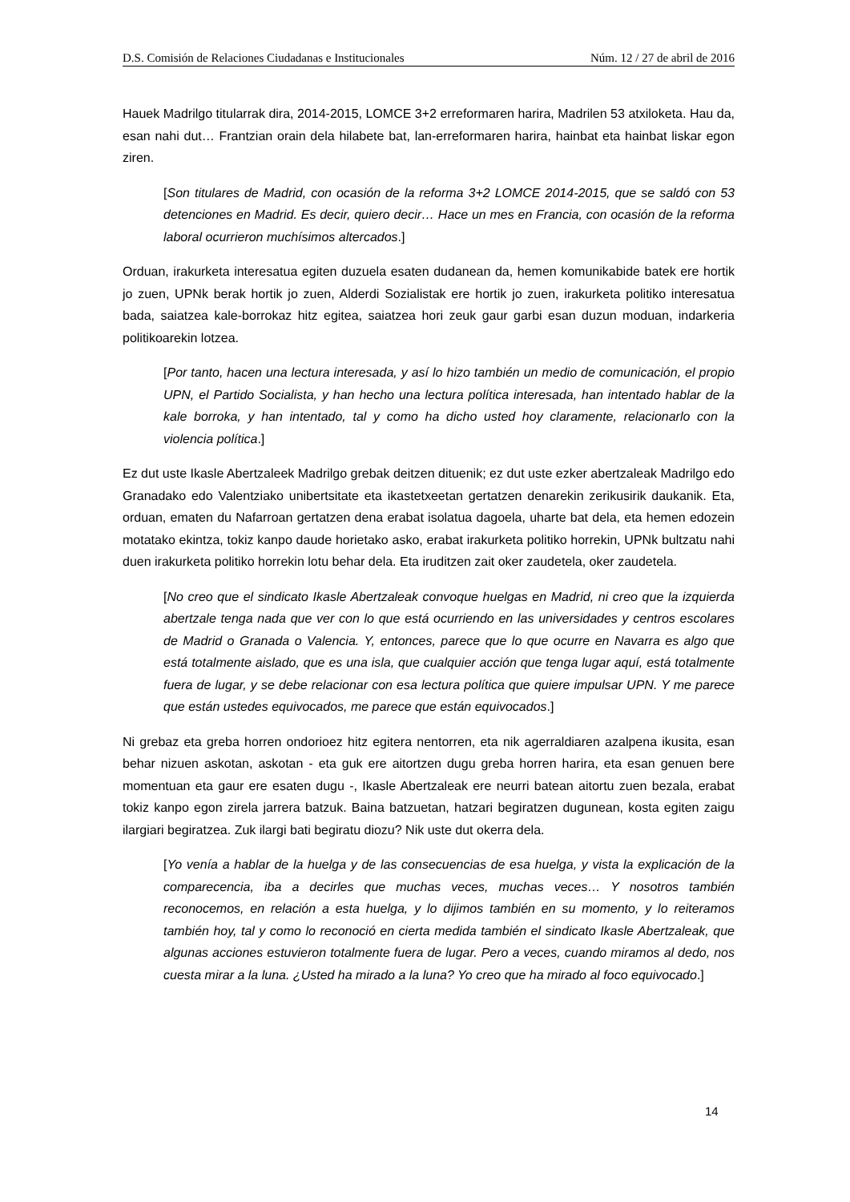D.S. Comisión de Relaciones Ciudadanas e Institucionales Núm. 12 / 27 de abril de 2016
Hauek Madrilgo titularrak dira, 2014-2015, LOMCE 3+2 erreformaren harira, Madrilen 53 atxiloketa. Hau da, esan nahi dut… Frantzian orain dela hilabete bat, lan-erreformaren harira, hainbat eta hainbat liskar egon ziren.
[Son titulares de Madrid, con ocasión de la reforma 3+2 LOMCE 2014-2015, que se saldó con 53 detenciones en Madrid. Es decir, quiero decir… Hace un mes en Francia, con ocasión de la reforma laboral ocurrieron muchísimos altercados.]
Orduan, irakurketa interesatua egiten duzuela esaten dudanean da, hemen komunikabide batek ere hortik jo zuen, UPNk berak hortik jo zuen, Alderdi Sozialistak ere hortik jo zuen, irakurketa politiko interesatua bada, saiatzea kale-borrokaz hitz egitea, saiatzea hori zeuk gaur garbi esan duzun moduan, indarkeria politikoarekin lotzea.
[Por tanto, hacen una lectura interesada, y así lo hizo también un medio de comunicación, el propio UPN, el Partido Socialista, y han hecho una lectura política interesada, han intentado hablar de la kale borroka, y han intentado, tal y como ha dicho usted hoy claramente, relacionarlo con la violencia política.]
Ez dut uste Ikasle Abertzaleek Madrilgo grebak deitzen dituenik; ez dut uste ezker abertzaleak Madrilgo edo Granadako edo Valentziako unibertsitate eta ikastetxeetan gertatzen denarekin zerikusirik daukanik. Eta, orduan, ematen du Nafarroan gertatzen dena erabat isolatua dagoela, uharte bat dela, eta hemen edozein motatako ekintza, tokiz kanpo daude horietako asko, erabat irakurketa politiko horrekin, UPNk bultzatu nahi duen irakurketa politiko horrekin lotu behar dela. Eta iruditzen zait oker zaudetela, oker zaudetela.
[No creo que el sindicato Ikasle Abertzaleak convoque huelgas en Madrid, ni creo que la izquierda abertzale tenga nada que ver con lo que está ocurriendo en las universidades y centros escolares de Madrid o Granada o Valencia. Y, entonces, parece que lo que ocurre en Navarra es algo que está totalmente aislado, que es una isla, que cualquier acción que tenga lugar aquí, está totalmente fuera de lugar, y se debe relacionar con esa lectura política que quiere impulsar UPN. Y me parece que están ustedes equivocados, me parece que están equivocados.]
Ni grebaz eta greba horren ondorioez hitz egitera nentorren, eta nik agerraldiaren azalpena ikusita, esan behar nizuen askotan, askotan - eta guk ere aitortzen dugu greba horren harira, eta esan genuen bere momentuan eta gaur ere esaten dugu -, Ikasle Abertzaleak ere neurri batean aitortu zuen bezala, erabat tokiz kanpo egon zirela jarrera batzuk. Baina batzuetan, hatzari begiratzen dugunean, kosta egiten zaigu ilargiari begiratzea. Zuk ilargi bati begiratu diozu? Nik uste dut okerra dela.
[Yo venía a hablar de la huelga y de las consecuencias de esa huelga, y vista la explicación de la comparecencia, iba a decirles que muchas veces, muchas veces… Y nosotros también reconocemos, en relación a esta huelga, y lo dijimos también en su momento, y lo reiteramos también hoy, tal y como lo reconoció en cierta medida también el sindicato Ikasle Abertzaleak, que algunas acciones estuvieron totalmente fuera de lugar. Pero a veces, cuando miramos al dedo, nos cuesta mirar a la luna. ¿Usted ha mirado a la luna? Yo creo que ha mirado al foco equivocado.]
14